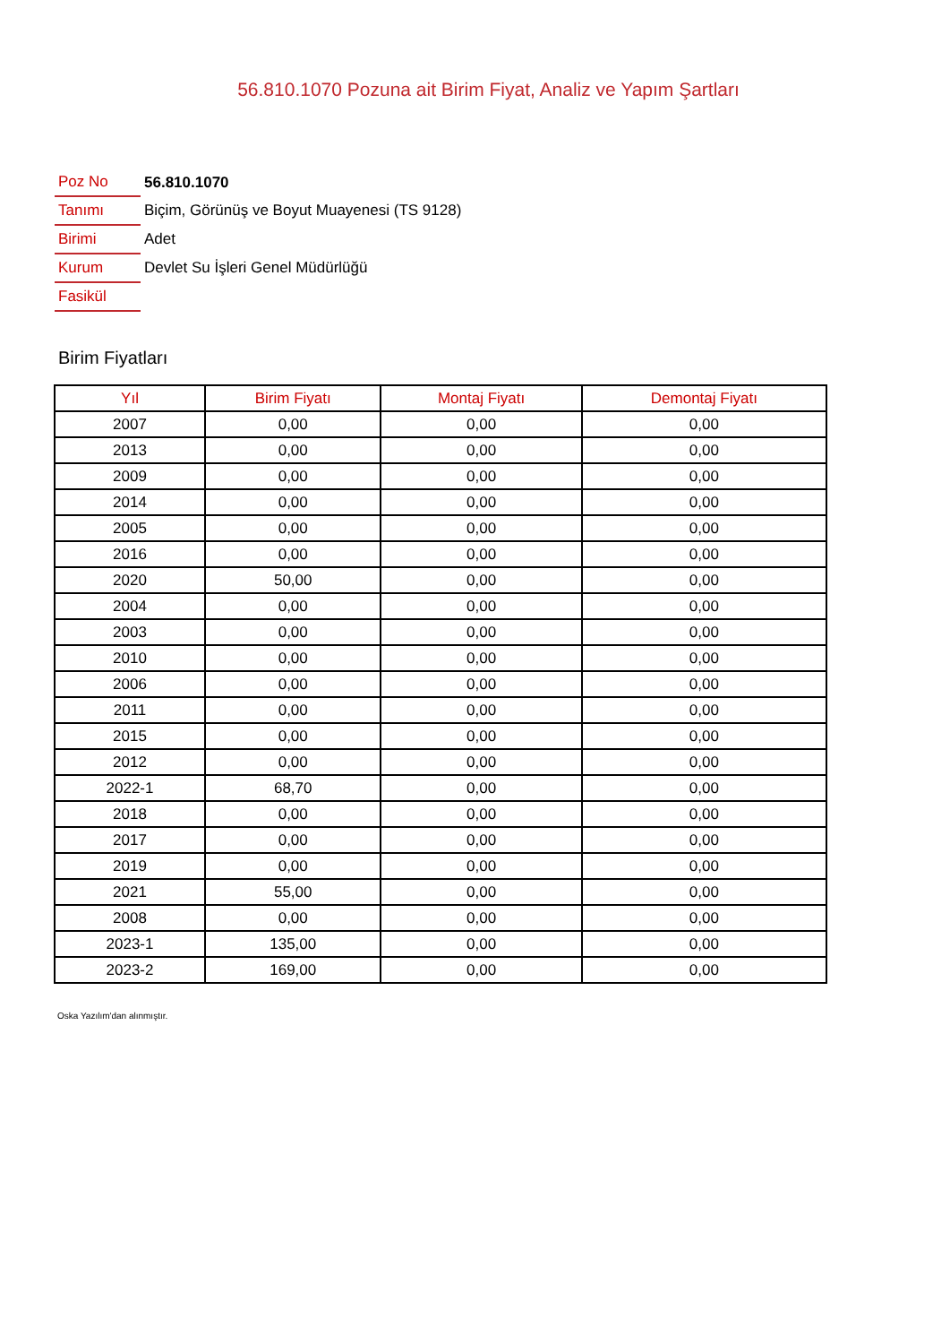56.810.1070 Pozuna ait Birim Fiyat, Analiz ve Yapım Şartları
| Poz No | 56.810.1070 |
| Tanımı | Biçim, Görünüş ve Boyut Muayenesi (TS 9128) |
| Birimi | Adet |
| Kurum | Devlet Su İşleri Genel Müdürlüğü |
| Fasikül | |
Birim Fiyatları
| Yıl | Birim Fiyatı | Montaj Fiyatı | Demontaj Fiyatı |
| --- | --- | --- | --- |
| 2007 | 0,00 | 0,00 | 0,00 |
| 2013 | 0,00 | 0,00 | 0,00 |
| 2009 | 0,00 | 0,00 | 0,00 |
| 2014 | 0,00 | 0,00 | 0,00 |
| 2005 | 0,00 | 0,00 | 0,00 |
| 2016 | 0,00 | 0,00 | 0,00 |
| 2020 | 50,00 | 0,00 | 0,00 |
| 2004 | 0,00 | 0,00 | 0,00 |
| 2003 | 0,00 | 0,00 | 0,00 |
| 2010 | 0,00 | 0,00 | 0,00 |
| 2006 | 0,00 | 0,00 | 0,00 |
| 2011 | 0,00 | 0,00 | 0,00 |
| 2015 | 0,00 | 0,00 | 0,00 |
| 2012 | 0,00 | 0,00 | 0,00 |
| 2022-1 | 68,70 | 0,00 | 0,00 |
| 2018 | 0,00 | 0,00 | 0,00 |
| 2017 | 0,00 | 0,00 | 0,00 |
| 2019 | 0,00 | 0,00 | 0,00 |
| 2021 | 55,00 | 0,00 | 0,00 |
| 2008 | 0,00 | 0,00 | 0,00 |
| 2023-1 | 135,00 | 0,00 | 0,00 |
| 2023-2 | 169,00 | 0,00 | 0,00 |
Oska Yazılım'dan alınmıştır.